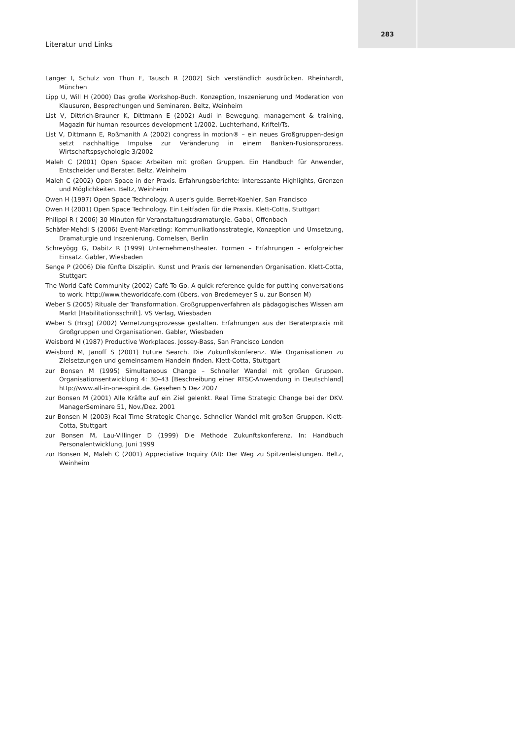Literatur und Links
283
Langer I, Schulz von Thun F, Tausch R (2002) Sich verständlich ausdrücken. Rheinhardt, München
Lipp U, Will H (2000) Das große Workshop-Buch. Konzeption, Inszenierung und Moderation von Klausuren, Besprechungen und Seminaren. Beltz, Weinheim
List V, Dittrich-Brauner K, Dittmann E (2002) Audi in Bewegung. management & training, Magazin für human resources development 1/2002. Luchterhand, Kriftel/Ts.
List V, Dittmann E, Roßmanith A (2002) congress in motion® – ein neues Großgruppen-design setzt nachhaltige Impulse zur Veränderung in einem Banken-Fusionsprozess. Wirtschaftspsychologie 3/2002
Maleh C (2001) Open Space: Arbeiten mit großen Gruppen. Ein Handbuch für Anwender, Entscheider und Berater. Beltz, Weinheim
Maleh C (2002) Open Space in der Praxis. Erfahrungsberichte: interessante Highlights, Grenzen und Möglichkeiten. Beltz, Weinheim
Owen H (1997) Open Space Technology. A user’s guide. Berret-Koehler, San Francisco
Owen H (2001) Open Space Technology. Ein Leitfaden für die Praxis. Klett-Cotta, Stuttgart
Philippi R ( 2006) 30 Minuten für Veranstaltungsdramaturgie. Gabal, Offenbach
Schäfer-Mehdi S (2006) Event-Marketing: Kommunikationsstrategie, Konzeption und Umsetzung, Dramaturgie und Inszenierung. Cornelsen, Berlin
Schreyögg G, Dabitz R (1999) Unternehmenstheater. Formen – Erfahrungen – erfolgreicher Einsatz. Gabler, Wiesbaden
Senge P (2006) Die fünfte Disziplin. Kunst und Praxis der lernenenden Organisation. Klett-Cotta, Stuttgart
The World Café Community (2002) Café To Go. A quick reference guide for putting conversations to work. http://www.theworldcafe.com (übers. von Bredemeyer S u. zur Bonsen M)
Weber S (2005) Rituale der Transformation. Großgruppenverfahren als pädagogisches Wissen am Markt [Habilitationsschrift]. VS Verlag, Wiesbaden
Weber S (Hrsg) (2002) Vernetzungsprozesse gestalten. Erfahrungen aus der Beraterpraxis mit Großgruppen und Organisationen. Gabler, Wiesbaden
Weisbord M (1987) Productive Workplaces. Jossey-Bass, San Francisco London
Weisbord M, Janoff S (2001) Future Search. Die Zukunftskonferenz. Wie Organisationen zu Zielsetzungen und gemeinsamem Handeln finden. Klett-Cotta, Stuttgart
zur Bonsen M (1995) Simultaneous Change – Schneller Wandel mit großen Gruppen. Organisationsentwicklung 4: 30–43 [Beschreibung einer RTSC-Anwendung in Deutschland] http://www.all-in-one-spirit.de. Gesehen 5 Dez 2007
zur Bonsen M (2001) Alle Kräfte auf ein Ziel gelenkt. Real Time Strategic Change bei der DKV. ManagerSeminare 51, Nov./Dez. 2001
zur Bonsen M (2003) Real Time Strategic Change. Schneller Wandel mit großen Gruppen. Klett-Cotta, Stuttgart
zur Bonsen M, Lau-Villinger D (1999) Die Methode Zukunftskonferenz. In: Handbuch Personalentwicklung, Juni 1999
zur Bonsen M, Maleh C (2001) Appreciative Inquiry (AI): Der Weg zu Spitzenleistungen. Beltz, Weinheim